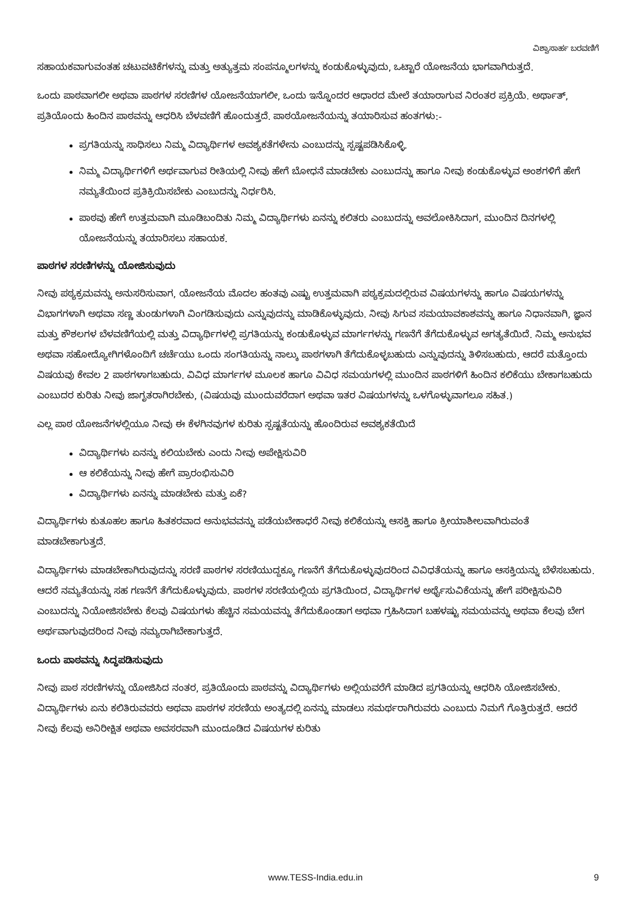ವಿಶ್ವಾಸಾರ್ಹ ಬರವಣಿಗೆ
ಸಹಾಯಕವಾಗುವಂತಹ ಚಟುವಟಿಕೆಗಳನ್ನು ಮತ್ತು ಅತ್ಯುತ್ತಮ ಸಂಪನ್ಮೂಲಗಳನ್ನು ಕಂಡುಕೊಳ್ಳುವುದು, ಒಟ್ಟಾರೆ ಯೋಜನೆಯ ಭಾಗವಾಗಿರುತ್ತದೆ.
ಒಂದು ಪಾಠವಾಗಲೀ ಅಥವಾ ಪಾಠಗಳ ಸರಣಿಗಳ ಯೋಜನೆಯಾಗಲೀ, ಒಂದು ಇನ್ನೊಂದರ ಆಧಾರದ ಮೇಲೆ ತಯಾರಾಗುವ ನಿರಂತರ ಪ್ರಕ್ರಿಯೆ. ಅರ್ಥಾತ್, ಪ್ರತಿಯೊಂದು ಹಿಂದಿನ ಪಾಠವನ್ನು ಆಧರಿಸಿ ಬೆಳವಣಿಗೆ ಹೊಂದುತ್ತದೆ. ಪಾಠಯೋಜನೆಯನ್ನು ತಯಾರಿಸುವ ಹಂತಗಳು:-
ಪ್ರಗತಿಯನ್ನು ಸಾಧಿಸಲು ನಿಮ್ಮ ವಿದ್ಯಾರ್ಥಿಗಳ ಅವಶ್ಯಕತೆಗಳೇನು ಎಂಬುದನ್ನು ಸ್ಪಷ್ಟಪಡಿಸಿಕೊಳ್ಳಿ.
ನಿಮ್ಮ ವಿದ್ಯಾರ್ಥಿಗಳಿಗೆ ಅರ್ಥವಾಗುವ ರೀತಿಯಲ್ಲಿ ನೀವು ಹೇಗೆ ಬೋಧನೆ ಮಾಡಬೇಕು ಎಂಬುದನ್ನು ಹಾಗೂ ನೀವು ಕಂಡುಕೊಳ್ಳುವ ಅಂಶಗಳಿಗೆ ಹೇಗೆ ನಮ್ಯತೆಯಿಂದ ಪ್ರತಿಕ್ರಿಯಿಸಬೇಕು ಎಂಬುದನ್ನು ನಿರ್ಧರಿಸಿ.
ಪಾಠವು ಹೇಗೆ ಉತ್ತಮವಾಗಿ ಮೂಡಿಬಂದಿತು ನಿಮ್ಮ ವಿದ್ಯಾರ್ಥಿಗಳು ಏನನ್ನು ಕಲಿತರು ಎಂಬುದನ್ನು ಅವಲೋಕಿಸಿದಾಗ, ಮುಂದಿನ ದಿನಗಳಲ್ಲಿ ಯೋಜನೆಯನ್ನು ತಯಾರಿಸಲು ಸಹಾಯಕ.
ಪಾಠಗಳ ಸರಣಿಗಳನ್ನು ಯೋಜಿಸುವುದು
ನೀವು ಪಠ್ಯಕ್ರಮವನ್ನು ಅನುಸರಿಸುವಾಗ, ಯೋಜನೆಯ ಮೊದಲ ಹಂತವು ಎಷ್ಟು ಉತ್ತಮವಾಗಿ ಪಠ್ಯಕ್ರಮದಲ್ಲಿರುವ ವಿಷಯಗಳನ್ನು ಹಾಗೂ ವಿಷಯಗಳನ್ನು ವಿಭಾಗಗಳಾಗಿ ಅಥವಾ ಸಣ್ಣ ತುಂಡುಗಳಾಗಿ ವಿಂಗಡಿಸುವುದು ಎನ್ನುವುದನ್ನು ಮಾಡಿಕೊಳ್ಳುವುದು. ನೀವು ಸಿಗುವ ಸಮಯಾವಕಾಶವನ್ನು ಹಾಗೂ ನಿಧಾನವಾಗಿ, ಜ್ಞಾನ ಮತ್ತು ಕೌಶಲಗಳ ಬೆಳವಣಿಗೆಯಲ್ಲಿ ಮತ್ತು ವಿದ್ಯಾರ್ಥಿಗಳಲ್ಲಿ ಪ್ರಗತಿಯನ್ನು ಕಂಡುಕೊಳ್ಳುವ ಮಾರ್ಗಗಳನ್ನು ಗಣನೆಗೆ ತೆಗೆದುಕೊಳ್ಳುವ ಅಗತ್ಯತೆಯಿದೆ. ನಿಮ್ಮ ಅನುಭವ ಅಥವಾ ಸಹೋದ್ಯೋಗಿಗಳೊಂದಿಗೆ ಚರ್ಚೆಯು ಒಂದು ಸಂಗತಿಯನ್ನು ನಾಲ್ಕು ಪಾಠಗಳಾಗಿ ತೆಗೆದುಕೊಳ್ಳಬಹುದು ಎನ್ನುವುದನ್ನು ತಿಳಿಸಬಹುದು, ಆದರೆ ಮತ್ತೊಂದು ವಿಷಯವು ಕೇವಲ 2 ಪಾಠಗಳಾಗಬಹುದು. ವಿವಿಧ ಮಾರ್ಗಗಳ ಮೂಲಕ ಹಾಗೂ ವಿವಿಧ ಸಮಯಗಳಲ್ಲಿ ಮುಂದಿನ ಪಾಠಗಳಿಗೆ ಹಿಂದಿನ ಕಲಿಕೆಯು ಬೇಕಾಗಬಹುದು ಎಂಬುದರ ಕುರಿತು ನೀವು ಜಾಗೃತರಾಗಿರಬೇಕು, (ವಿಷಯವು ಮುಂದುವರೆದಾಗ ಅಥವಾ ಇತರ ವಿಷಯಗಳನ್ನು ಒಳಗೊಳ್ಳುವಾಗಲೂ ಸಹಿತ.)
ಎಲ್ಲ ಪಾಠ ಯೋಜನೆಗಳಲ್ಲಿಯೂ ನೀವು ಈ ಕೆಳಗಿನವುಗಳ ಕುರಿತು ಸ್ಪಷ್ಟತೆಯನ್ನು ಹೊಂದಿರುವ ಅವಶ್ಯಕತೆಯಿದೆ
ವಿದ್ಯಾರ್ಥಿಗಳು ಏನನ್ನು ಕಲಿಯಬೇಕು ಎಂದು ನೀವು ಅಪೇಕ್ಷಿಸುವಿರಿ
ಆ ಕಲಿಕೆಯನ್ನು ನೀವು ಹೇಗೆ ಪ್ರಾರಂಭಿಸುವಿರಿ
ವಿದ್ಯಾರ್ಥಿಗಳು ಏನನ್ನು ಮಾಡಬೇಕು ಮತ್ತು ಏಕೆ?
ವಿದ್ಯಾರ್ಥಿಗಳು ಕುತೂಹಲ ಹಾಗೂ ಹಿತಕರವಾದ ಅನುಭವವನ್ನು ಪಡೆಯಬೇಕಾಧರೆ ನೀವು ಕಲಿಕೆಯನ್ನು ಆಸಕ್ತಿ ಹಾಗೂ ಕ್ರೀಯಾಶೀಲವಾಗಿರುವಂತೆ ಮಾಡಬೇಕಾಗುತ್ತದೆ.
ವಿದ್ಯಾರ್ಥಿಗಳು ಮಾಡಬೇಕಾಗಿರುವುದನ್ನು ಸರಣಿ ಪಾಠಗಳ ಸರಣಿಯುದ್ದಕ್ಕೂ ಗಣನೆಗೆ ತೆಗೆದುಕೊಳ್ಳುವುದರಿಂದ ವಿವಿಧತೆಯನ್ನು ಹಾಗೂ ಆಸಕ್ತಿಯನ್ನು ಬೆಳೆಸಬಹುದು. ಆದರೆ ನಮ್ಯತೆಯನ್ನು ಸಹ ಗಣನೆಗೆ ತೆಗೆದುಕೊಳ್ಳುವುದು. ಪಾಠಗಳ ಸರಣಿಯಲ್ಲಿಯ ಪ್ರಗತಿಯಿಂದ, ವಿದ್ಯಾರ್ಥಿಗಳ ಅರ್ಥೈಸುವಿಕೆಯನ್ನು ಹೇಗೆ ಪರೀಕ್ಷಿಸುವಿರಿ ಎಂಬುದನ್ನು ನಿಯೋಜಿಸಬೇಕು ಕೆಲವು ವಿಷಯಗಳು ಹೆಚ್ಚಿನ ಸಮಯವನ್ನು ತೆಗೆದುಕೊಂಡಾಗ ಅಥವಾ ಗ್ರಹಿಸಿದಾಗ ಬಹಳಷ್ಟು ಸಮಯವನ್ನು ಅಥವಾ ಕೆಲವು ಬೇಗ ಅರ್ಥವಾಗುವುದರಿಂದ ನೀವು ನಮ್ಯರಾಗಿಬೇಕಾಗುತ್ತದೆ.
ಒಂದು ಪಾಠವನ್ನು ಸಿದ್ಧಪಡಿಸುವುದು
ನೀವು ಪಾಠ ಸರಣಿಗಳನ್ನು ಯೋಜಿಸಿದ ನಂತರ, ಪ್ರತಿಯೊಂದು ಪಾಠವನ್ನು ವಿದ್ಯಾರ್ಥಿಗಳು ಅಲ್ಲಿಯವರೆಗೆ ಮಾಡಿದ ಪ್ರಗತಿಯನ್ನು ಆಧರಿಸಿ ಯೋಜಿಸಬೇಕು. ವಿದ್ಯಾರ್ಥಿಗಳು ಏನು ಕಲಿತಿರುವವರು ಅಥವಾ ಪಾಠಗಳ ಸರಣಿಯ ಅಂತ್ಯದಲ್ಲಿ ಏನನ್ನು ಮಾಡಲು ಸಮರ್ಥರಾಗಿರುವರು ಎಂಬುದು ನಿಮಗೆ ಗೊತ್ತಿರುತ್ತದೆ. ಆದರೆ ನೀವು ಕೆಲವು ಅನಿರೀಕ್ಷಿತ ಅಥವಾ ಅವಸರವಾಗಿ ಮುಂದೂಡಿದ ವಿಷಯಗಳ ಕುರಿತು
www.TESS-India.edu.in 9